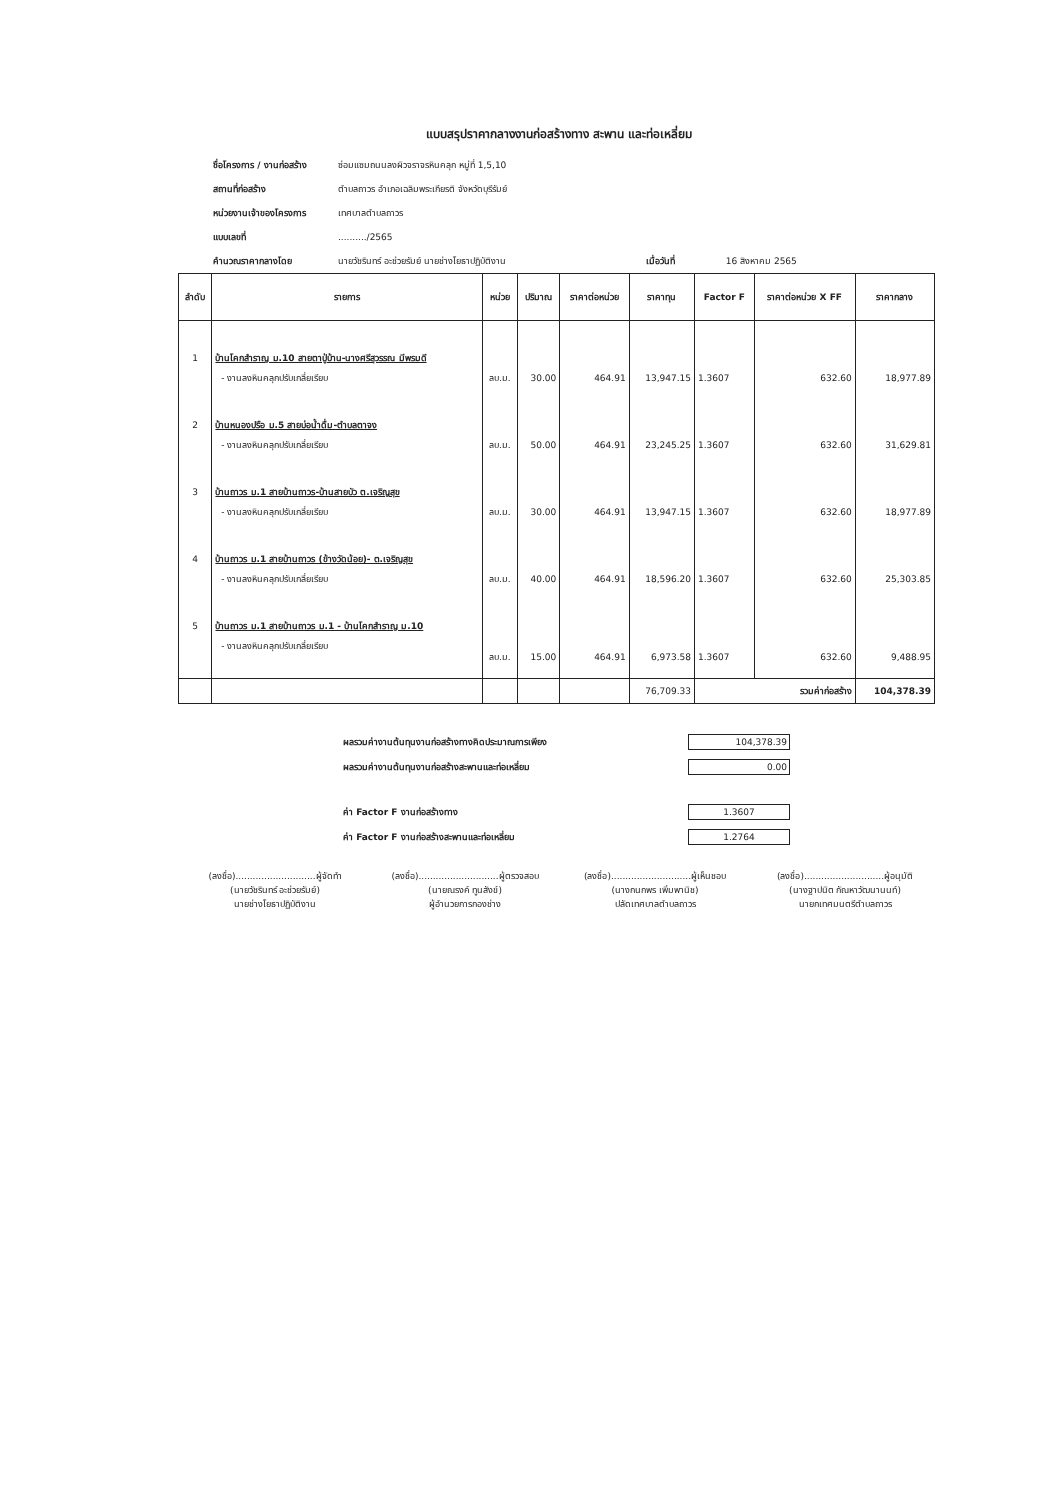แบบสรุปราคากลางงานก่อสร้างทาง สะพาน และท่อเหลี่ยม
ชื่อโครงการ / งานก่อสร้าง ซ่อมแซมถนนลงผิวจราจรหินคลุก หมู่ที่ 1,5,10
สถานที่ก่อสร้าง ตำบลถาวร อำเภอเฉลิมพระเกียรติ จังหวัดบุรีรัมย์
หน่วยงานเจ้าของโครงการ เทศบาลตำบลถาวร
แบบเลขที่........../2565
คำนวณราคากลางโดย นายวัชรินทร์ อะช่วยรัมย์ นายช่างโยธาปฏิบัติงาน เมื่อวันที่ 16 สิงหาคม 2565
| ลำดับ | รายการ | หน่วย | ปริมาณ | ราคาต่อหน่วย | ราคาทุน | Factor F | ราคาต่อหน่วย X FF | ราคากลาง |
| --- | --- | --- | --- | --- | --- | --- | --- | --- |
| 1 | บ้านโคกสำราญ ม.10 สายตาปู่บ้าน-นางศรีสุวรรณ มีพรมดี | | | | | | | |
| | - งานลงหินคลุกปรับเกลี่ยเรียบ | ลบ.ม. | 30.00 | 464.91 | 13,947.15 | 1.3607 | 632.60 | 18,977.89 |
| 2 | บ้านหนองปรือ ม.5 สายบ่อน้ำดื่ม-ตำบลตาจง | | | | | | | |
| | - งานลงหินคลุกปรับเกลี่ยเรียบ | ลบ.ม. | 50.00 | 464.91 | 23,245.25 | 1.3607 | 632.60 | 31,629.81 |
| 3 | บ้านถาวร ม.1 สายบ้านถาวร-บ้านสายบัว ต.เจริญสุข | | | | | | | |
| | - งานลงหินคลุกปรับเกลี่ยเรียบ | ลบ.ม. | 30.00 | 464.91 | 13,947.15 | 1.3607 | 632.60 | 18,977.89 |
| 4 | บ้านถาวร ม.1 สายบ้านถาวร (ข้างวัดน้อย)- ต.เจริญสุข | | | | | | | |
| | - งานลงหินคลุกปรับเกลี่ยเรียบ | ลบ.ม. | 40.00 | 464.91 | 18,596.20 | 1.3607 | 632.60 | 25,303.85 |
| 5 | บ้านถาวร ม.1 สายบ้านถาวร ม.1 - บ้านโคกสำราญ ม.10 | | | | | | | |
| | - งานลงหินคลุกปรับเกลี่ยเรียบ | ลบ.ม. | 15.00 | 464.91 | 6,973.58 | 1.3607 | 632.60 | 9,488.95 |
| | | | | | 76,709.33 | รวมค่าก่อสร้าง | | 104,378.39 |
ผลรวมค่างานต้นทุนงานก่อสร้างทางคิดประมาณการเพียง 104,378.39
ผลรวมค่างานต้นทุนงานก่อสร้างสะพานและท่อเหลี่ยม 0.00
ค่า Factor F งานก่อสร้างทาง 1.3607
ค่า Factor F งานก่อสร้างสะพานและท่อเหลี่ยม 1.2764
(ลงชื่อ)............................ผู้จัดทำ
(นายวัชรินทร์ อะช่วยรัมย์)
นายช่างโยธาปฏิบัติงาน
(ลงชื่อ)............................ผู้ตรวจสอบ
(นายณรงค์ ทูนสังข์)
ผู้อำนวยการกองช่าง
(ลงชื่อ)............................ผู้เห็นชอบ
(นางกนกพร เพิ่มพานิช)
ปลัดเทศบาลตำบลถาวร
(ลงชื่อ)............................ผู้อนุมัติ
(นางฐาปนิต กัณหาวัฒนานนท์)
นายกเทศมนตรีตำบลถาวร